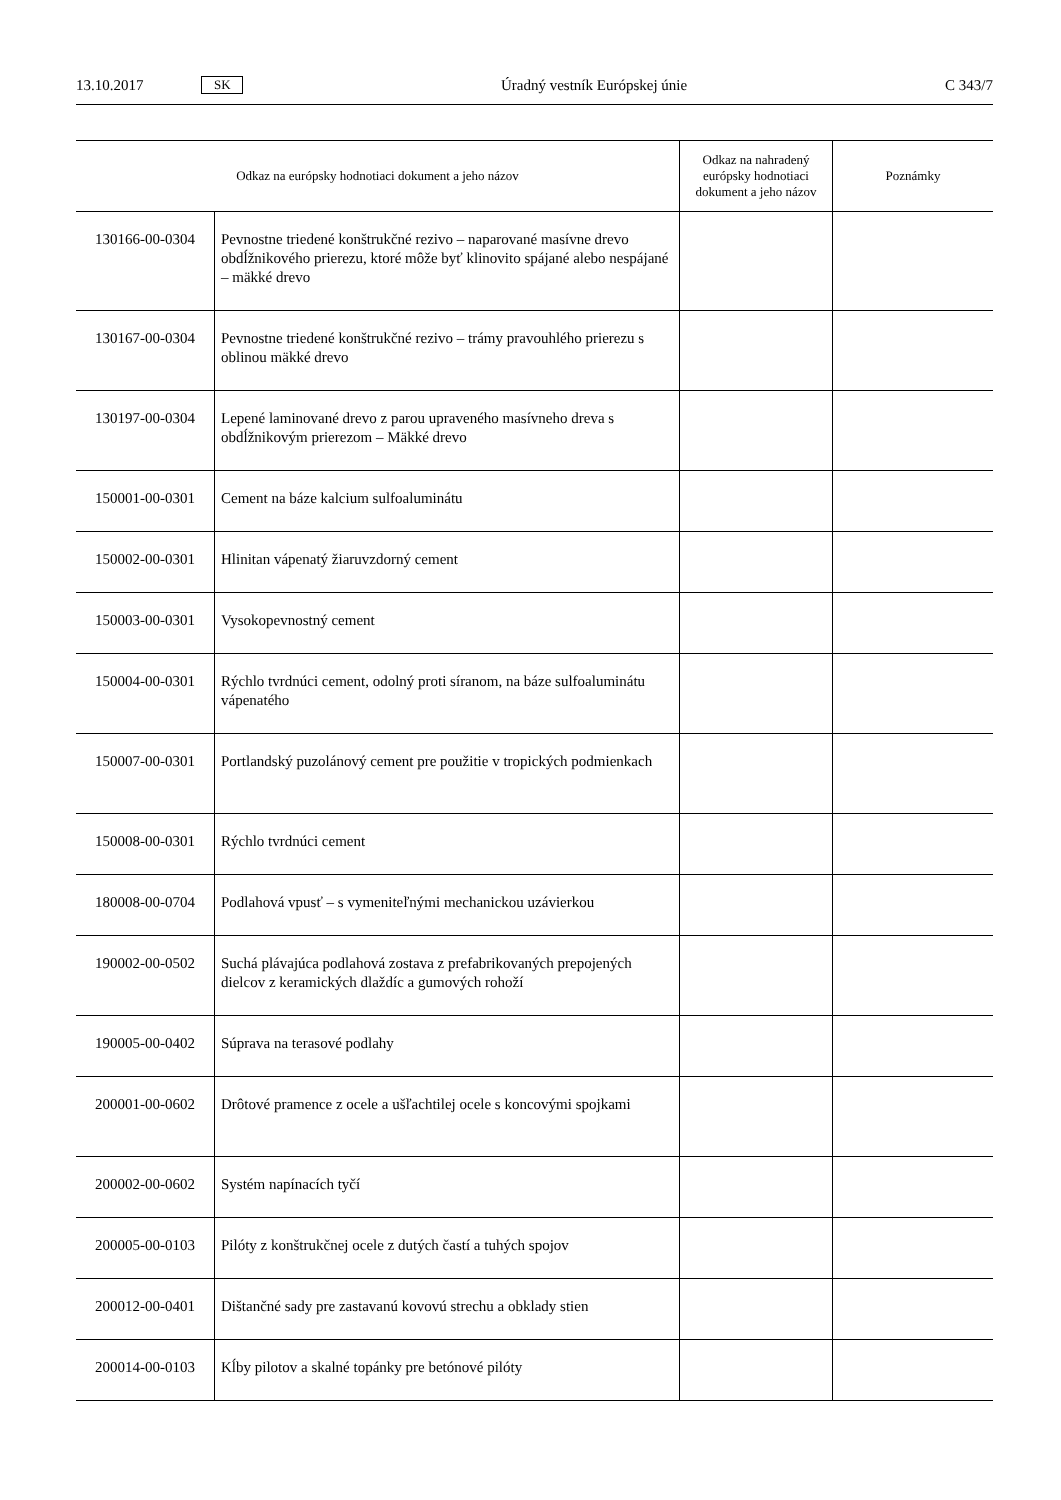13.10.2017 SK Úradný vestník Európskej únie C 343/7
| Odkaz na európsky hodnotiaci dokument a jeho názov | | Odkaz na nahradený európsky hodnotiaci dokument a jeho názov | Poznámky |
| --- | --- | --- | --- |
| 130166-00-0304 | Pevnostne triedené konštrukčné rezivo – naparované masívne drevo obdĺžnikového prierezu, ktoré môže byť klinovito spájané alebo nespájané – mäkké drevo | | |
| 130167-00-0304 | Pevnostne triedené konštrukčné rezivo – trámy pravouhlého prierezu s oblinou mäkké drevo | | |
| 130197-00-0304 | Lepené laminované drevo z parou upraveného masívneho dreva s obdĺžnikovým prierezom – Mäkké drevo | | |
| 150001-00-0301 | Cement na báze kalcium sulfoaluminátu | | |
| 150002-00-0301 | Hlinitan vápenatý žiaruvzdorný cement | | |
| 150003-00-0301 | Vysokopevnostný cement | | |
| 150004-00-0301 | Rýchlo tvrdnúci cement, odolný proti síranom, na báze sulfoaluminátu vápenatého | | |
| 150007-00-0301 | Portlandský puzolánový cement pre použitie v tropických podmienkach | | |
| 150008-00-0301 | Rýchlo tvrdnúci cement | | |
| 180008-00-0704 | Podlahová vpusť – s vymeniteľnými mechanickou uzávierkou | | |
| 190002-00-0502 | Suchá plávajúca podlahová zostava z prefabrikovaných prepojených dielcov z keramických dlaždíc a gumových rohoží | | |
| 190005-00-0402 | Súprava na terasové podlahy | | |
| 200001-00-0602 | Drôtové pramence z ocele a ušľachtilej ocele s koncovými spojkami | | |
| 200002-00-0602 | Systém napínacích tyčí | | |
| 200005-00-0103 | Pilóty z konštrukčnej ocele z dutých častí a tuhých spojov | | |
| 200012-00-0401 | Dištančné sady pre zastavanú kovovú strechu a obklady stien | | |
| 200014-00-0103 | Kĺby pilotov a skalné topánky pre betónové pilóty | | |